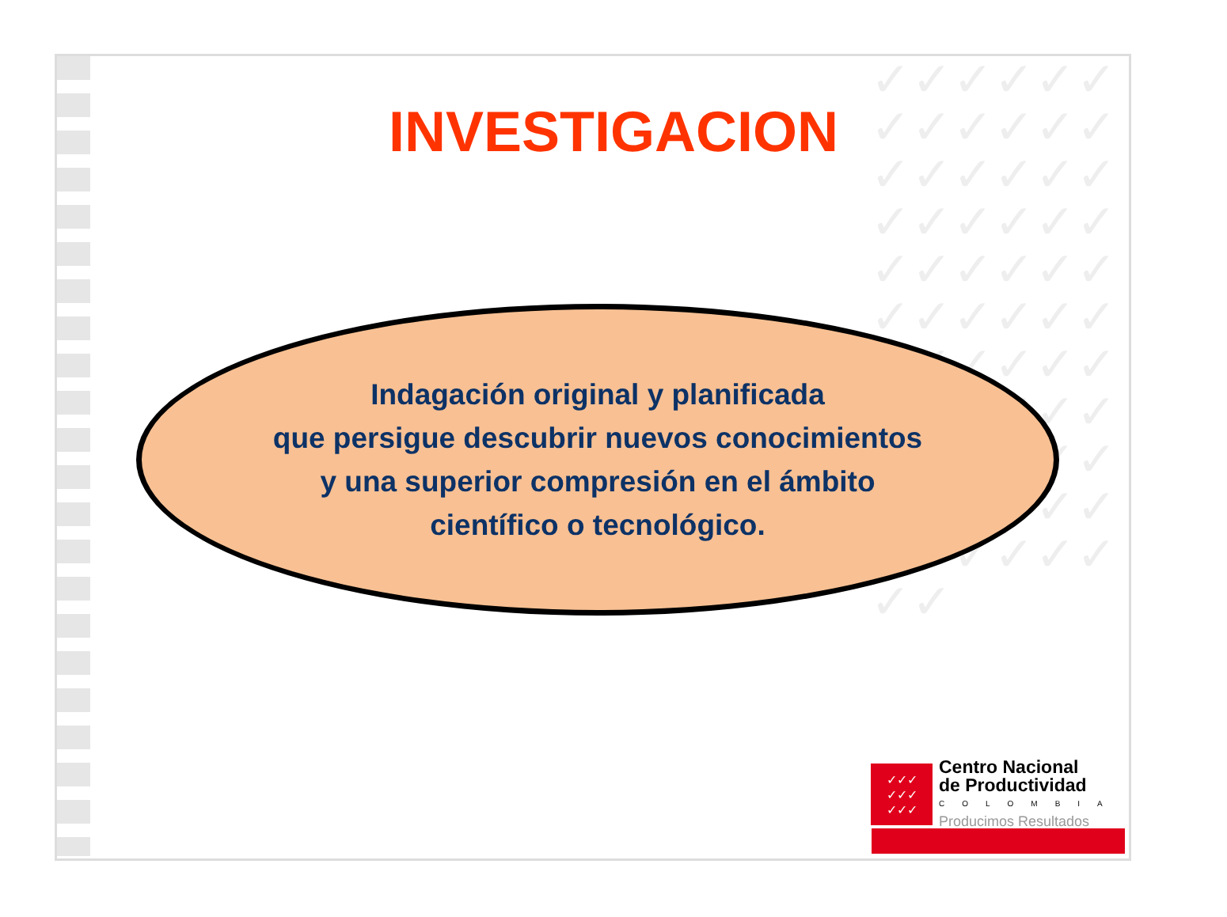✓✓✓✓✓✓✓✓✓✓✓✓✓✓✓✓✓✓✓✓✓✓✓✓✓✓✓✓✓✓✓✓✓✓✓✓✓✓✓✓✓✓✓✓✓✓✓✓✓✓✓✓✓✓✓✓✓✓✓✓✓✓✓✓✓✓✓✓
INVESTIGACION
Indagación original y planificada
que persigue descubrir nuevos conocimientos
y una superior compresión en el ámbito
científico o tecnológico.
✓✓✓
✓✓✓
✓✓✓
Centro Nacional
de Productividad
COLOMBIA
Producimos Resultados